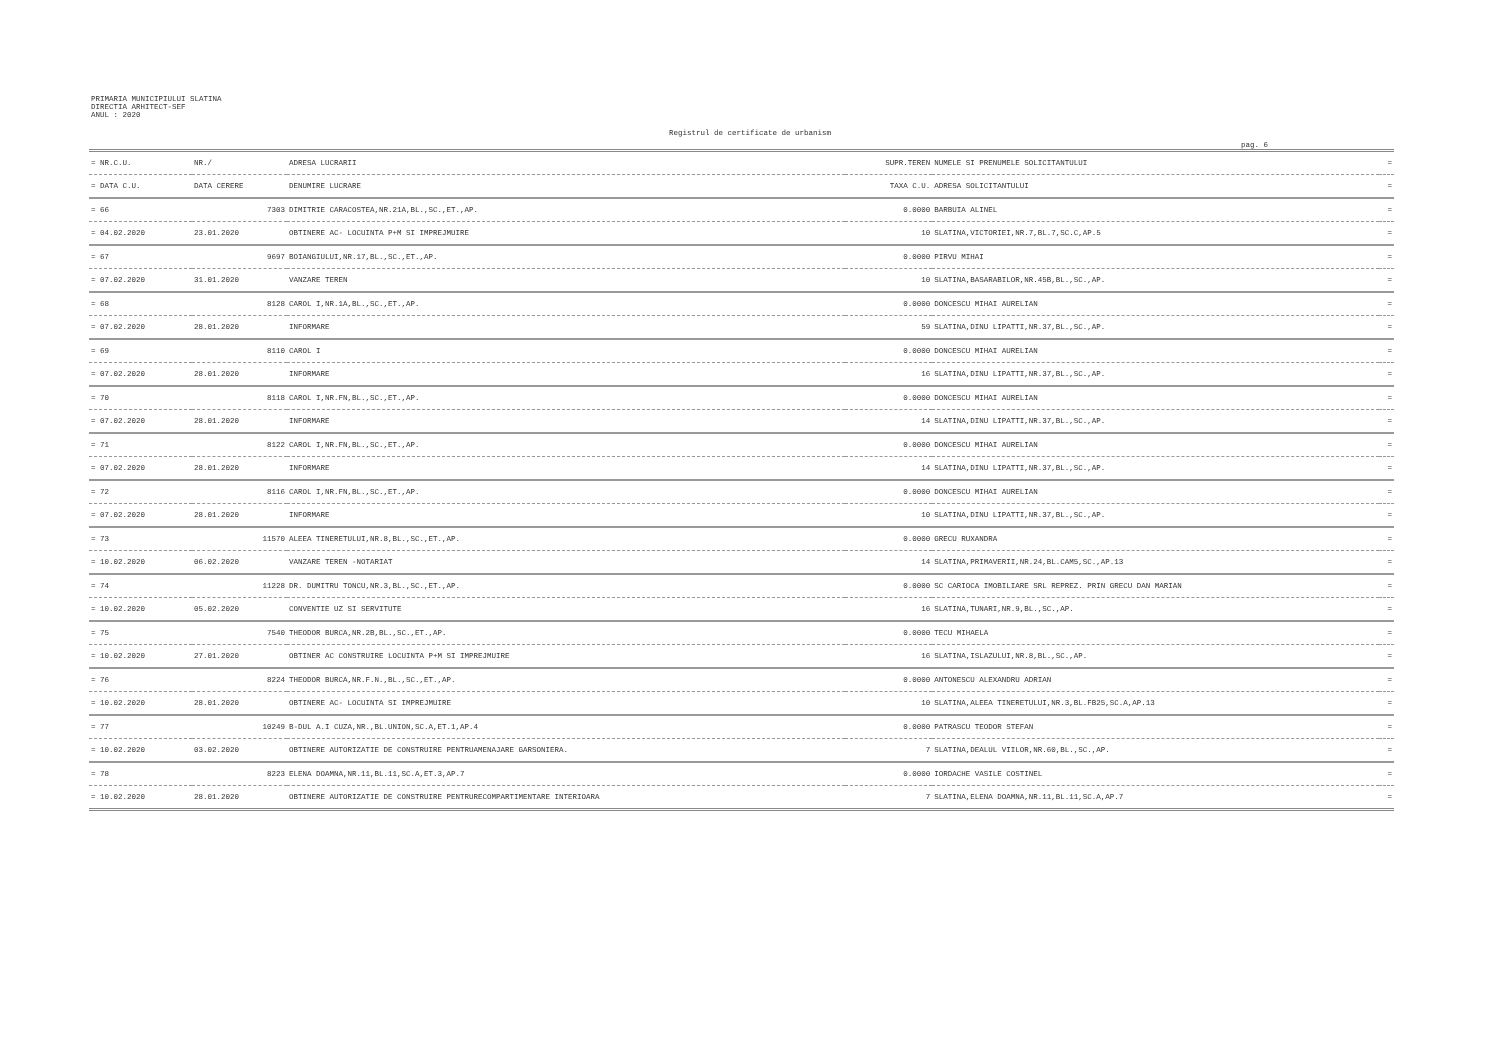PRIMARIA MUNICIPIULUI SLATINA
DIRECTIA ARHITECT-SEF
ANUL : 2020
Registrul de certificate de urbanism
pag. 6
| = NR.C.U. | NR./ | ADRESA LUCRARII | SUPR.TEREN | NUMELE SI PRENUMELE SOLICITANTULUI | = |
| --- | --- | --- | --- | --- | --- |
| = DATA C.U. | DATA CERERE | DENUMIRE LUCRARE | TAXA C.U. | ADRESA SOLICITANTULUI | = |
| = 66 | 7303 | DIMITRIE CARACOSTEA,NR.21A,BL.,SC.,ET.,AP. | 0.0000 | BARBUIA ALINEL | = |
| = 04.02.2020 | 23.01.2020 | OBTINERE AC- LOCUINTA P+M SI IMPREJMUIRE | 10 | SLATINA,VICTORIEI,NR.7,BL.7,SC.C,AP.5 | = |
| = 67 | 9697 | BOIANGIULUI,NR.17,BL.,SC.,ET.,AP. | 0.0000 | PIRVU MIHAI | = |
| = 07.02.2020 | 31.01.2020 | VANZARE TEREN | 10 | SLATINA,BASARABILOR,NR.45B,BL.,SC.,AP. | = |
| = 68 | 8128 | CAROL I,NR.1A,BL.,SC.,ET.,AP. | 0.0000 | DONCESCU MIHAI AURELIAN | = |
| = 07.02.2020 | 28.01.2020 | INFORMARE | 59 | SLATINA,DINU LIPATTI,NR.37,BL.,SC.,AP. | = |
| = 69 | 8110 | CAROL I | 0.0000 | DONCESCU MIHAI AURELIAN | = |
| = 07.02.2020 | 28.01.2020 | INFORMARE | 16 | SLATINA,DINU LIPATTI,NR.37,BL.,SC.,AP. | = |
| = 70 | 8118 | CAROL I,NR.FN,BL.,SC.,ET.,AP. | 0.0000 | DONCESCU MIHAI AURELIAN | = |
| = 07.02.2020 | 28.01.2020 | INFORMARE | 14 | SLATINA,DINU LIPATTI,NR.37,BL.,SC.,AP. | = |
| = 71 | 8122 | CAROL I,NR.FN,BL.,SC.,ET.,AP. | 0.0000 | DONCESCU MIHAI AURELIAN | = |
| = 07.02.2020 | 28.01.2020 | INFORMARE | 14 | SLATINA,DINU LIPATTI,NR.37,BL.,SC.,AP. | = |
| = 72 | 8116 | CAROL I,NR.FN,BL.,SC.,ET.,AP. | 0.0000 | DONCESCU MIHAI AURELIAN | = |
| = 07.02.2020 | 28.01.2020 | INFORMARE | 10 | SLATINA,DINU LIPATTI,NR.37,BL.,SC.,AP. | = |
| = 73 | 11570 | ALEEA TINERETULUI,NR.8,BL.,SC.,ET.,AP. | 0.0000 | GRECU RUXANDRA | = |
| = 10.02.2020 | 06.02.2020 | VANZARE TEREN -NOTARIAT | 14 | SLATINA,PRIMAVERII,NR.24,BL.CAM5,SC.,AP.13 | = |
| = 74 | 11228 | DR. DUMITRU TONCU,NR.3,BL.,SC.,ET.,AP. | 0.0000 | SC CARIOCA IMOBILIARE SRL REPREZ. PRIN GRECU DAN MARIAN | = |
| = 10.02.2020 | 05.02.2020 | CONVENTIE UZ SI SERVITUTE | 16 | SLATINA,TUNARI,NR.9,BL.,SC.,AP. | = |
| = 75 | 7540 | THEODOR BURCA,NR.2B,BL.,SC.,ET.,AP. | 0.0000 | TECU MIHAELA | = |
| = 10.02.2020 | 27.01.2020 | OBTINER AC CONSTRUIRE LOCUINTA P+M SI IMPREJMUIRE | 16 | SLATINA,ISLAZULUI,NR.8,BL.,SC.,AP. | = |
| = 76 | 8224 | THEODOR BURCA,NR.F.N.,BL.,SC.,ET.,AP. | 0.0000 | ANTONESCU ALEXANDRU ADRIAN | = |
| = 10.02.2020 | 28.01.2020 | OBTINERE AC- LOCUINTA SI IMPREJMUIRE | 10 | SLATINA,ALEEA TINERETULUI,NR.3,BL.FB25,SC.A,AP.13 | = |
| = 77 | 10249 | B-DUL A.I CUZA,NR.,BL.UNION,SC.A,ET.1,AP.4 | 0.0000 | PATRASCU TEODOR STEFAN | = |
| = 10.02.2020 | 03.02.2020 | OBTINERE AUTORIZATIE DE CONSTRUIRE PENTRUAMENAJARE GARSONIERA. | 7 | SLATINA,DEALUL VIILOR,NR.60,BL.,SC.,AP. | = |
| = 78 | 8223 | ELENA DOAMNA,NR.11,BL.11,SC.A,ET.3,AP.7 | 0.0000 | IORDACHE VASILE COSTINEL | = |
| = 10.02.2020 | 28.01.2020 | OBTINERE AUTORIZATIE DE CONSTRUIRE PENTRURECOMPARTIMENTARE INTERIOARA | 7 | SLATINA,ELENA DOAMNA,NR.11,BL.11,SC.A,AP.7 | = |